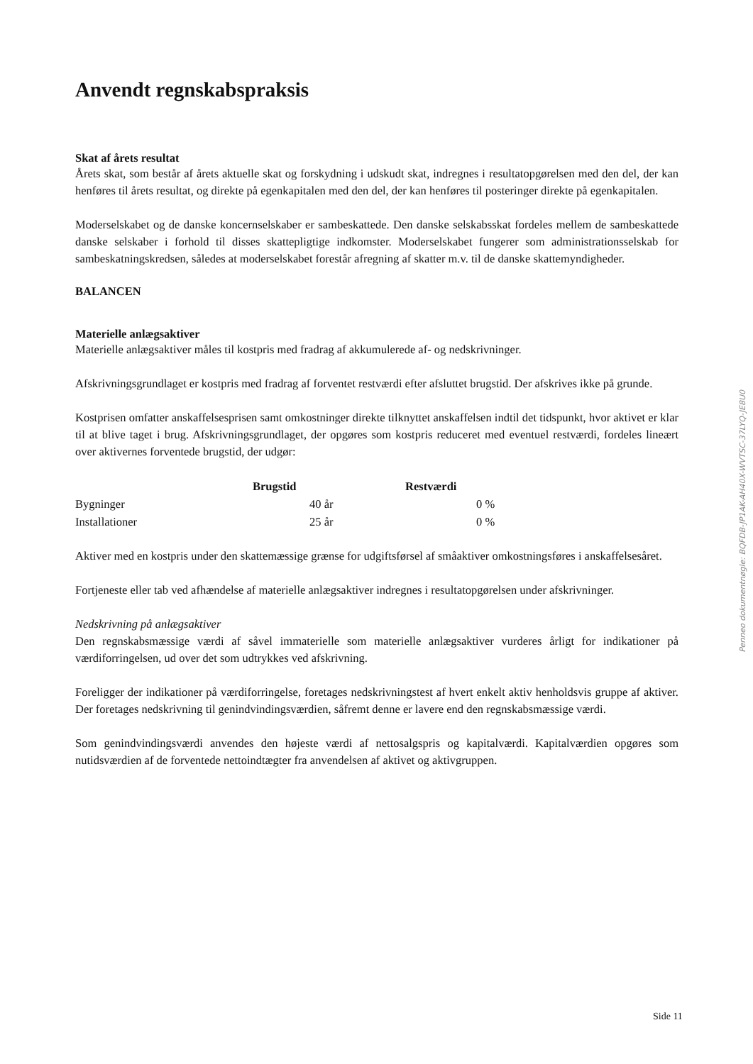Anvendt regnskabspraksis
Skat af årets resultat
Årets skat, som består af årets aktuelle skat og forskydning i udskudt skat, indregnes i resultatopgørelsen med den del, der kan henføres til årets resultat, og direkte på egenkapitalen med den del, der kan henføres til posteringer direkte på egenkapitalen.
Moderselskabet og de danske koncernselskaber er sambeskattede. Den danske selskabsskat fordeles mellem de sambeskattede danske selskaber i forhold til disses skattepligtige indkomster. Moderselskabet fungerer som administrationsselskab for sambeskatningskredsen, således at moderselskabet forestår afregning af skatter m.v. til de danske skattemyndigheder.
BALANCEN
Materielle anlægsaktiver
Materielle anlægsaktiver måles til kostpris med fradrag af akkumulerede af- og nedskrivninger.
Afskrivningsgrundlaget er kostpris med fradrag af forventet restværdi efter afsluttet brugstid. Der afskrives ikke på grunde.
Kostprisen omfatter anskaffelsesprisen samt omkostninger direkte tilknyttet anskaffelsen indtil det tidspunkt, hvor aktivet er klar til at blive taget i brug. Afskrivningsgrundlaget, der opgøres som kostpris reduceret med eventuel restværdi, fordeles lineært over aktivernes forventede brugstid, der udgør:
| | Brugstid | Restværdi |
| --- | --- | --- |
| Bygninger | 40 år | 0 % |
| Installationer | 25 år | 0 % |
Aktiver med en kostpris under den skattemæssige grænse for udgiftsførsel af småaktiver omkostningsføres i anskaffelsesåret.
Fortjeneste eller tab ved afhændelse af materielle anlægsaktiver indregnes i resultatopgørelsen under afskrivninger.
Nedskrivning på anlægsaktiver
Den regnskabsmæssige værdi af såvel immaterielle som materielle anlægsaktiver vurderes årligt for indikationer på værdiforringelsen, ud over det som udtrykkes ved afskrivning.
Foreligger der indikationer på værdiforringelse, foretages nedskrivningstest af hvert enkelt aktiv henholdsvis gruppe af aktiver. Der foretages nedskrivning til genindvindingsværdien, såfremt denne er lavere end den regnskabsmæssige værdi.
Som genindvindingsværdi anvendes den højeste værdi af nettosalgspris og kapitalværdi. Kapitalværdien opgøres som nutidsværdien af de forventede nettoindtægter fra anvendelsen af aktivet og aktivgruppen.
Penneo dokumentnøgle: BQFDB-JP1AK-AH40X-WVTSC-37LYQ-JE8U0
Side 11